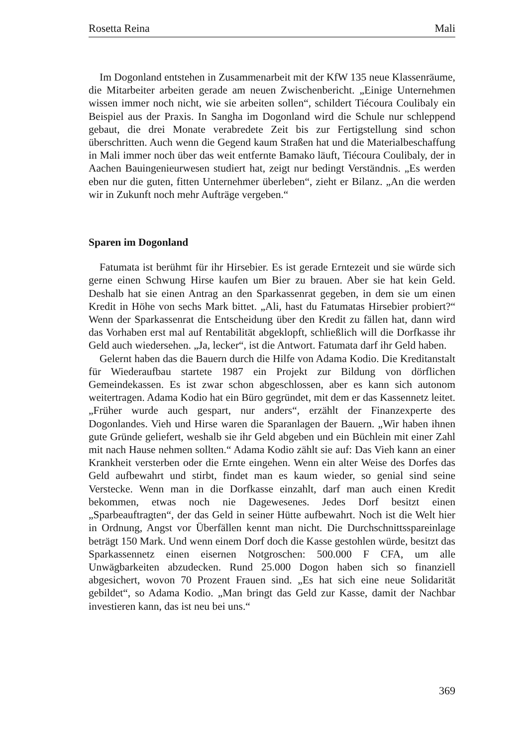Rosetta Reina Mali
Im Dogonland entstehen in Zusammenarbeit mit der KfW 135 neue Klassenräume, die Mitarbeiter arbeiten gerade am neuen Zwischenbericht. „Einige Unternehmen wissen immer noch nicht, wie sie arbeiten sollen“, schildert Tiécoura Coulibaly ein Beispiel aus der Praxis. In Sangha im Dogonland wird die Schule nur schleppend gebaut, die drei Monate verabredete Zeit bis zur Fertigstellung sind schon überschritten. Auch wenn die Gegend kaum Straßen hat und die Materialbeschaffung in Mali immer noch über das weit entfernte Bamako läuft, Tiécoura Coulibaly, der in Aachen Bauingenieurwesen studiert hat, zeigt nur bedingt Verständnis. „Es werden eben nur die guten, fitten Unternehmer überleben“, zieht er Bilanz. „An die werden wir in Zukunft noch mehr Aufträge vergeben.“
Sparen im Dogonland
Fatumata ist berühmt für ihr Hirsebier. Es ist gerade Erntezeit und sie würde sich gerne einen Schwung Hirse kaufen um Bier zu brauen. Aber sie hat kein Geld. Deshalb hat sie einen Antrag an den Sparkassenrat gegeben, in dem sie um einen Kredit in Höhe von sechs Mark bittet. „Ali, hast du Fatumatas Hirsebier probiert?“ Wenn der Sparkassenrat die Entscheidung über den Kredit zu fällen hat, dann wird das Vorhaben erst mal auf Rentabilität abgeklopft, schließlich will die Dorfkasse ihr Geld auch wiedersehen. „Ja, lecker“, ist die Antwort. Fatumata darf ihr Geld haben.
Gelernt haben das die Bauern durch die Hilfe von Adama Kodio. Die Kreditanstalt für Wiederaufbau startete 1987 ein Projekt zur Bildung von dörflichen Gemeindekassen. Es ist zwar schon abgeschlossen, aber es kann sich autonom weitertragen. Adama Kodio hat ein Büro gegründet, mit dem er das Kassennetz leitet. „Früher wurde auch gespart, nur anders“, erzählt der Finanzexperte des Dogonlandes. Vieh und Hirse waren die Sparanlagen der Bauern. „Wir haben ihnen gute Gründe geliefert, weshalb sie ihr Geld abgeben und ein Büchlein mit einer Zahl mit nach Hause nehmen sollten.“ Adama Kodio zählt sie auf: Das Vieh kann an einer Krankheit versterben oder die Ernte eingehen. Wenn ein alter Weise des Dorfes das Geld aufbewahrt und stirbt, findet man es kaum wieder, so genial sind seine Verstecke. Wenn man in die Dorfkasse einzahlt, darf man auch einen Kredit bekommen, etwas noch nie Dagewesenes. Jedes Dorf besitzt einen „Sparbeauftragten“, der das Geld in seiner Hütte aufbewahrt. Noch ist die Welt hier in Ordnung, Angst vor Überfällen kennt man nicht. Die Durchschnittsspareinlage beträgt 150 Mark. Und wenn einem Dorf doch die Kasse gestohlen würde, besitzt das Sparkassennetz einen eisernen Notgroschen: 500.000 F CFA, um alle Unwägbarkeiten abzudecken. Rund 25.000 Dogon haben sich so finanziell abgesichert, wovon 70 Prozent Frauen sind. „Es hat sich eine neue Solidarität gebildet“, so Adama Kodio. „Man bringt das Geld zur Kasse, damit der Nachbar investieren kann, das ist neu bei uns.“
369